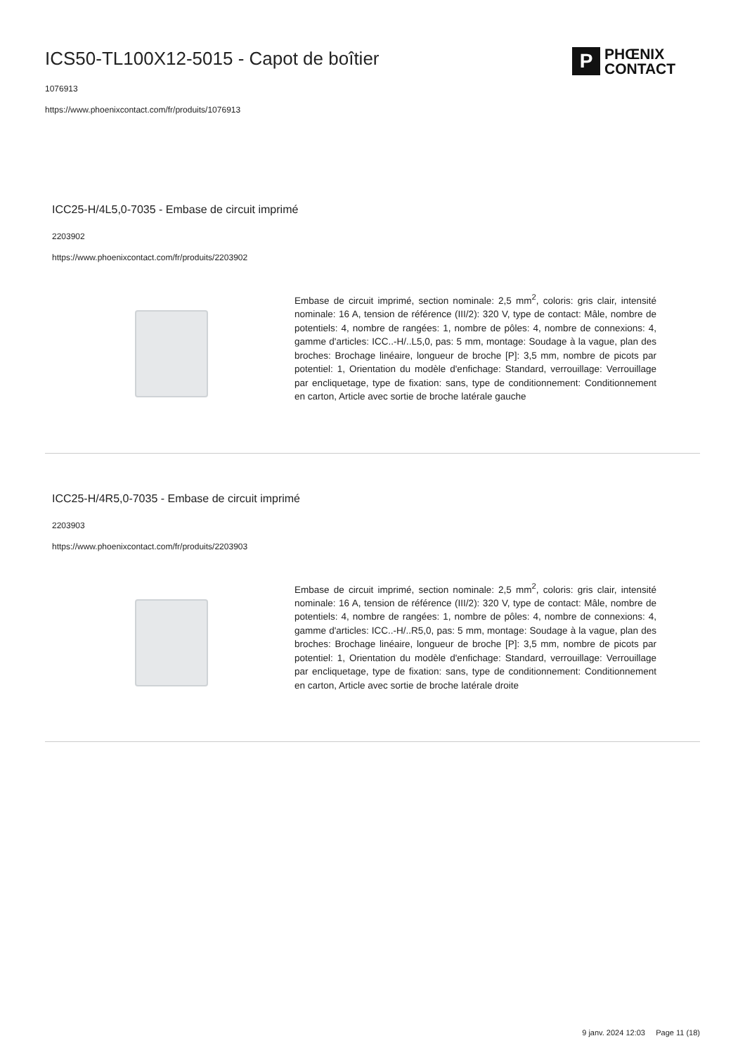ICS50-TL100X12-5015 - Capot de boîtier
1076913
https://www.phoenixcontact.com/fr/produits/1076913
P
PHŒNIX
CONTACT
ICC25-H/4L5,0-7035 - Embase de circuit imprimé
2203902
https://www.phoenixcontact.com/fr/produits/2203902
Embase de circuit imprimé, section nominale: 2,5 mm<sup>2</sup>, coloris: gris clair, intensité nominale: 16 A, tension de référence (III/2): 320 V, type de contact: Mâle, nombre de potentiels: 4, nombre de rangées: 1, nombre de pôles: 4, nombre de connexions: 4, gamme d'articles: ICC..-H/..L5,0, pas: 5 mm, montage: Soudage à la vague, plan des broches: Brochage linéaire, longueur de broche [P]: 3,5 mm, nombre de picots par potentiel: 1, Orientation du modèle d'enfichage: Standard, verrouillage: Verrouillage par encliquetage, type de fixation: sans, type de conditionnement: Conditionnement en carton, Article avec sortie de broche latérale gauche
ICC25-H/4R5,0-7035 - Embase de circuit imprimé
2203903
https://www.phoenixcontact.com/fr/produits/2203903
Embase de circuit imprimé, section nominale: 2,5 mm<sup>2</sup>, coloris: gris clair, intensité nominale: 16 A, tension de référence (III/2): 320 V, type de contact: Mâle, nombre de potentiels: 4, nombre de rangées: 1, nombre de pôles: 4, nombre de connexions: 4, gamme d'articles: ICC..-H/..R5,0, pas: 5 mm, montage: Soudage à la vague, plan des broches: Brochage linéaire, longueur de broche [P]: 3,5 mm, nombre de picots par potentiel: 1, Orientation du modèle d'enfichage: Standard, verrouillage: Verrouillage par encliquetage, type de fixation: sans, type de conditionnement: Conditionnement en carton, Article avec sortie de broche latérale droite
9 janv. 2024 12:03 Page 11 (18)